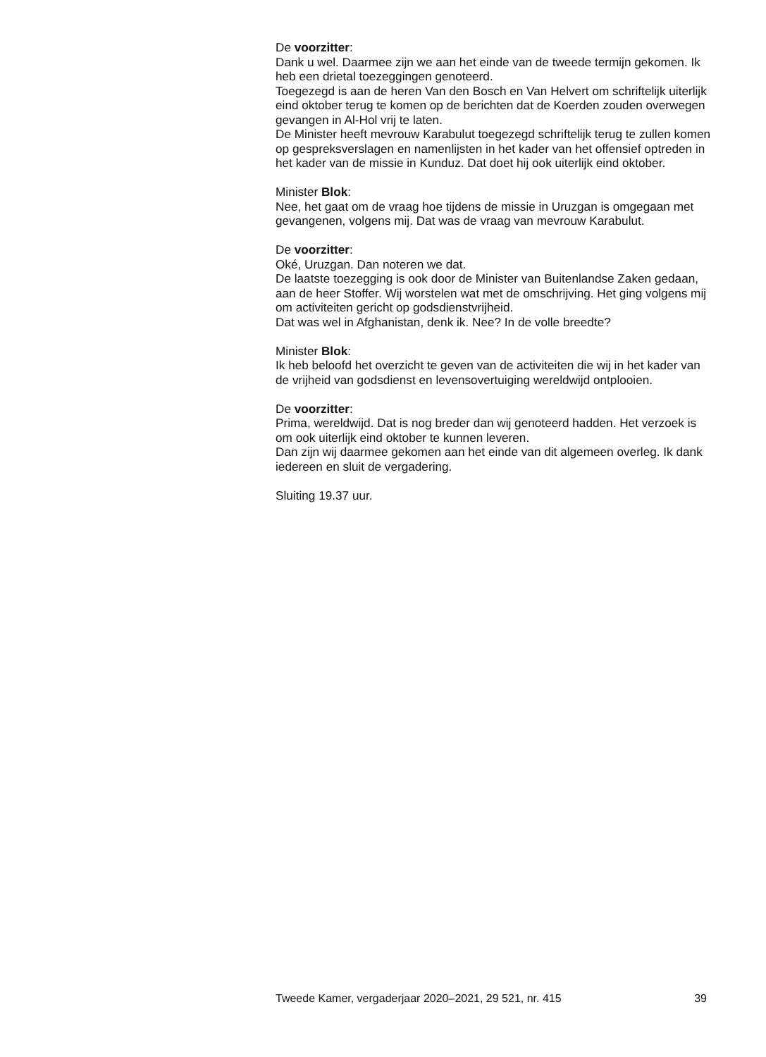De voorzitter:
Dank u wel. Daarmee zijn we aan het einde van de tweede termijn gekomen. Ik heb een drietal toezeggingen genoteerd.
Toegezegd is aan de heren Van den Bosch en Van Helvert om schriftelijk uiterlijk eind oktober terug te komen op de berichten dat de Koerden zouden overwegen gevangen in Al-Hol vrij te laten.
De Minister heeft mevrouw Karabulut toegezegd schriftelijk terug te zullen komen op gespreksverslagen en namenlijsten in het kader van het offensief optreden in het kader van de missie in Kunduz. Dat doet hij ook uiterlijk eind oktober.
Minister Blok:
Nee, het gaat om de vraag hoe tijdens de missie in Uruzgan is omgegaan met gevangenen, volgens mij. Dat was de vraag van mevrouw Karabulut.
De voorzitter:
Oké, Uruzgan. Dan noteren we dat.
De laatste toezegging is ook door de Minister van Buitenlandse Zaken gedaan, aan de heer Stoffer. Wij worstelen wat met de omschrijving. Het ging volgens mij om activiteiten gericht op godsdienstvrijheid.
Dat was wel in Afghanistan, denk ik. Nee? In de volle breedte?
Minister Blok:
Ik heb beloofd het overzicht te geven van de activiteiten die wij in het kader van de vrijheid van godsdienst en levensovertuiging wereldwijd ontplooien.
De voorzitter:
Prima, wereldwijd. Dat is nog breder dan wij genoteerd hadden. Het verzoek is om ook uiterlijk eind oktober te kunnen leveren.
Dan zijn wij daarmee gekomen aan het einde van dit algemeen overleg. Ik dank iedereen en sluit de vergadering.
Sluiting 19.37 uur.
Tweede Kamer, vergaderjaar 2020–2021, 29 521, nr. 415 39